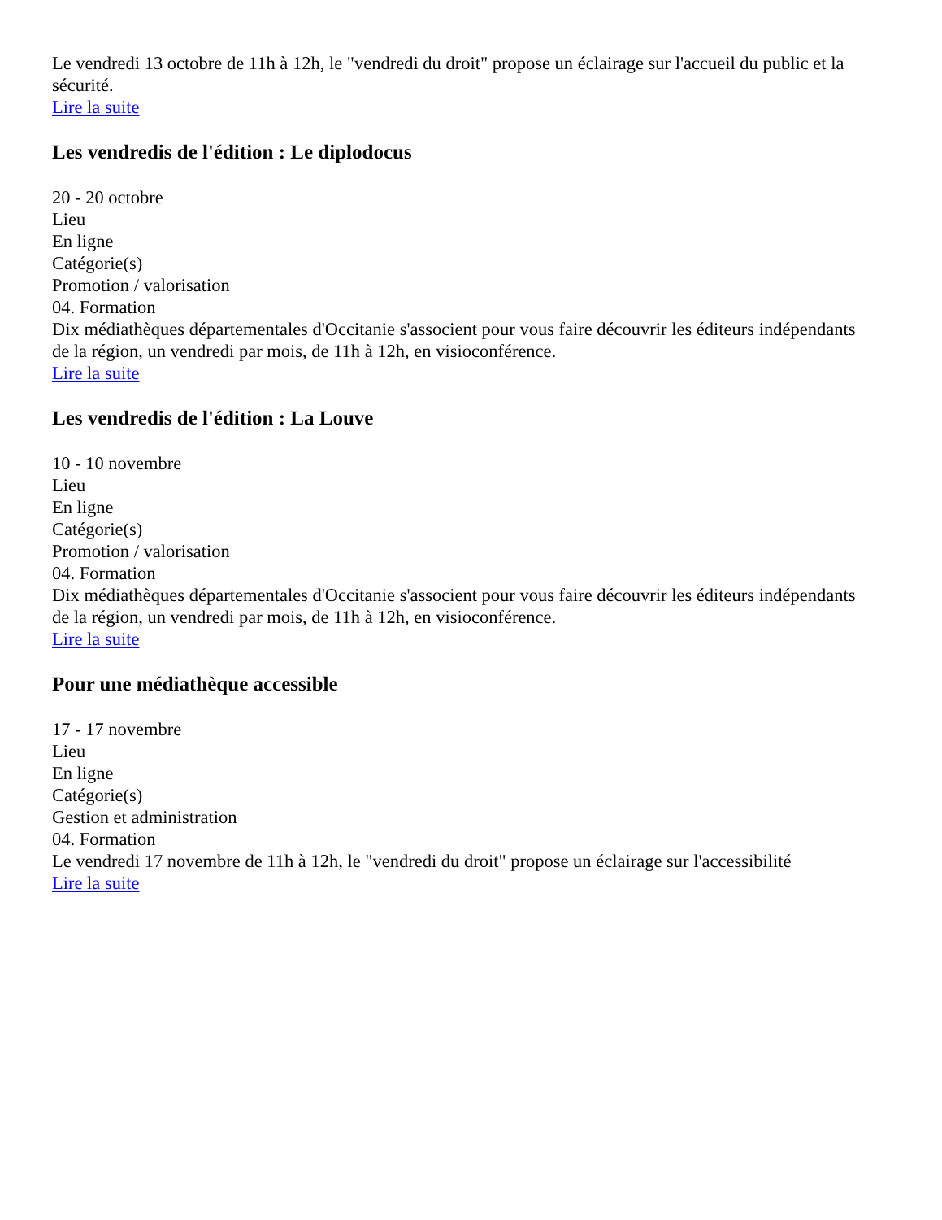Le vendredi 13 octobre de 11h à 12h, le "vendredi du droit" propose un éclairage sur l'accueil du public et la sécurité.
Lire la suite
Les vendredis de l'édition : Le diplodocus
20 - 20 octobre
Lieu
En ligne
Catégorie(s)
Promotion / valorisation
04. Formation
Dix médiathèques départementales d'Occitanie s'associent pour vous faire découvrir les éditeurs indépendants de la région, un vendredi par mois, de 11h à 12h, en visioconférence.
Lire la suite
Les vendredis de l'édition : La Louve
10 - 10 novembre
Lieu
En ligne
Catégorie(s)
Promotion / valorisation
04. Formation
Dix médiathèques départementales d'Occitanie s'associent pour vous faire découvrir les éditeurs indépendants de la région, un vendredi par mois, de 11h à 12h, en visioconférence.
Lire la suite
Pour une médiathèque accessible
17 - 17 novembre
Lieu
En ligne
Catégorie(s)
Gestion et administration
04. Formation
Le vendredi 17 novembre de 11h à 12h, le "vendredi du droit" propose un éclairage sur l'accessibilité
Lire la suite